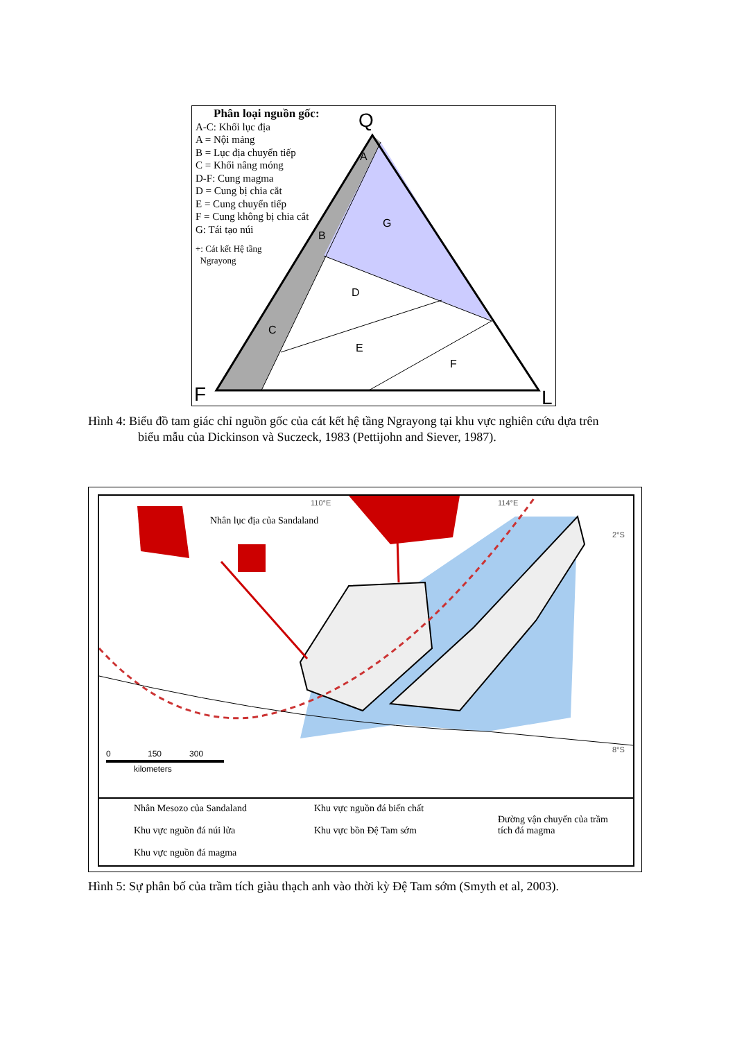Q
F
L
A
B
C
G
D
E
F
Phân loại nguồn gốc:
A-C: Khối lục địa
A = Nội mảng
B = Lục địa chuyển tiếp
C = Khối nâng móng
D-F: Cung magma
D = Cung bị chia cắt
E = Cung chuyển tiếp
F = Cung không bị chia cắt
G: Tái tạo núi
+: Cát kết Hệ tầng
Ngrayong
Hình 4: Biểu đồ tam giác chỉ nguồn gốc của cát kết hệ tầng Ngrayong tại khu vực nghiên cứu dựa trên
biểu mẫu của Dickinson và Suczeck, 1983 (Pettijohn and Siever, 1987).
Nhân lục địa của Sandaland
110°E 114°E
2°S
8°S
0 150 300
kilometers
Nhân Mesozo của Sandaland
Khu vực nguồn đá núi lửa
Khu vực nguồn đá magma
Khu vực nguồn đá biến chất
Khu vực bồn Đệ Tam sớm
Đường vận chuyển của trầm
tích đá magma
Hình 5: Sự phân bố của trầm tích giàu thạch anh vào thời kỳ Đệ Tam sớm (Smyth et al, 2003).